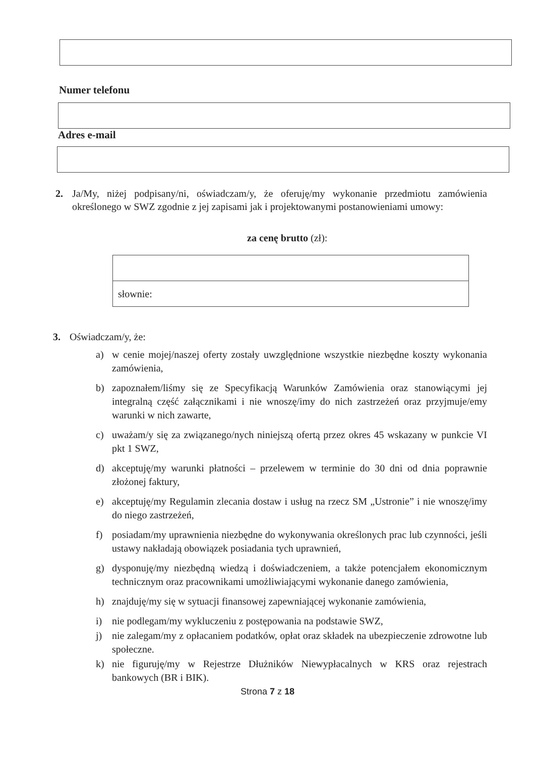Numer telefonu
Adres e-mail
2. Ja/My, niżej podpisany/ni, oświadczam/y, że oferuję/my wykonanie przedmiotu zamówienia określonego w SWZ zgodnie z jej zapisami jak i projektowanymi postanowieniami umowy:
za cenę brutto (zł):
słownie:
3. Oświadczam/y, że:
a) w cenie mojej/naszej oferty zostały uwzględnione wszystkie niezbędne koszty wykonania zamówienia,
b) zapoznałem/liśmy się ze Specyfikacją Warunków Zamówienia oraz stanowiącymi jej integralną część załącznikami i nie wnoszę/imy do nich zastrzeżeń oraz przyjmuje/emy warunki w nich zawarte,
c) uważam/y się za związanego/nych niniejszą ofertą przez okres 45 wskazany w punkcie VI pkt 1 SWZ,
d) akceptuję/my warunki płatności – przelewem w terminie do 30 dni od dnia poprawnie złożonej faktury,
e) akceptuję/my Regulamin zlecania dostaw i usług na rzecz SM „Ustronie” i nie wnoszę/imy do niego zastrzeżeń,
f) posiadam/my uprawnienia niezbędne do wykonywania określonych prac lub czynności, jeśli ustawy nakładają obowiązek posiadania tych uprawnień,
g) dysponuję/my niezbędną wiedzą i doświadczeniem, a także potencjałem ekonomicznym technicznym oraz pracownikami umożliwiającymi wykonanie danego zamówienia,
h) znajduję/my się w sytuacji finansowej zapewniającej wykonanie zamówienia,
i) nie podlegam/my wykluczeniu z postępowania na podstawie SWZ,
j) nie zalegam/my z opłacaniem podatków, opłat oraz składek na ubezpieczenie zdrowotne lub społeczne.
k) nie figuruję/my w Rejestrze Dłużników Niewypłacalnych w KRS oraz rejestrach bankowych (BR i BIK).
Strona 7 z 18